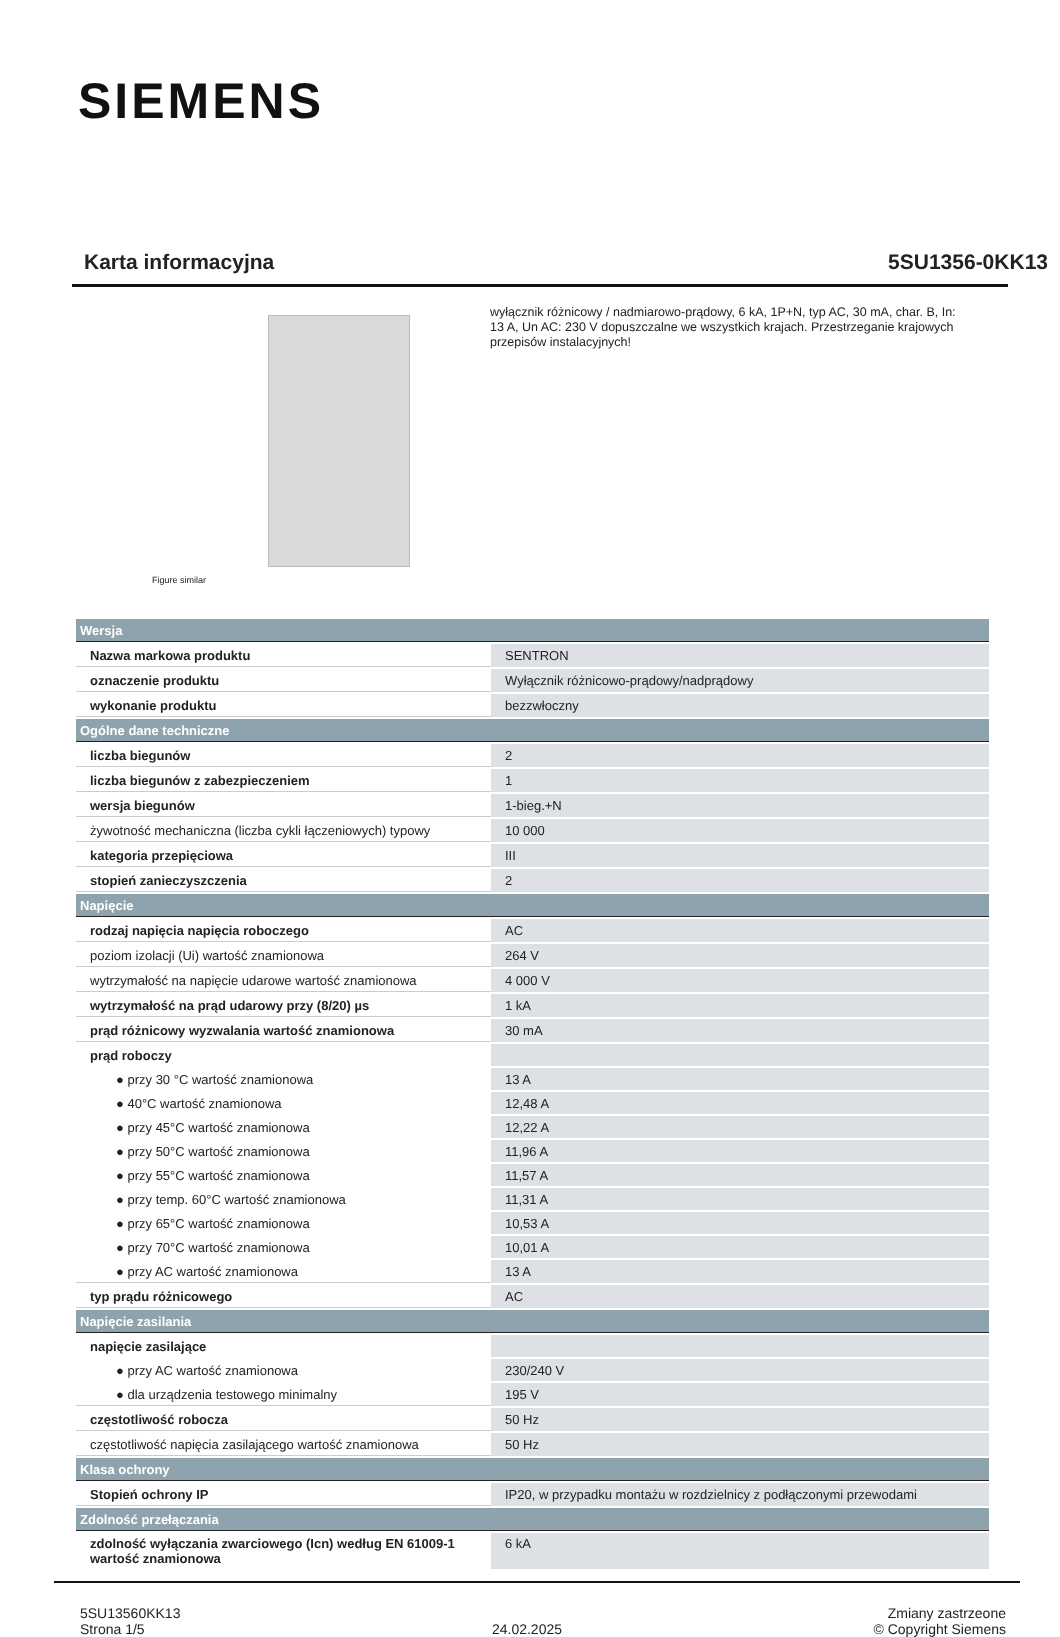SIEMENS
Karta informacyjna 5SU1356-0KK13
Figure similar
wyłącznik różnicowy / nadmiarowo-prądowy, 6 kA, 1P+N, typ AC, 30 mA, char. B, In: 13 A, Un AC: 230 V dopuszczalne we wszystkich krajach. Przestrzeganie krajowych przepisów instalacyjnych!
| Wersja | |
| Nazwa markowa produktu | SENTRON |
| oznaczenie produktu | Wyłącznik różnicowo-prądowy/nadprądowy |
| wykonanie produktu | bezzwłoczny |
| Ogólne dane techniczne | |
| liczba biegunów | 2 |
| liczba biegunów z zabezpieczeniem | 1 |
| wersja biegunów | 1-bieg.+N |
| żywotność mechaniczna (liczba cykli łączeniowych) typowy | 10 000 |
| kategoria przepięciowa | III |
| stopień zanieczyszczenia | 2 |
| Napięcie | |
| rodzaj napięcia napięcia roboczego | AC |
| poziom izolacji (Ui) wartość znamionowa | 264 V |
| wytrzymałość na napięcie udarowe wartość znamionowa | 4 000 V |
| wytrzymałość na prąd udarowy przy (8/20) µs | 1 kA |
| prąd różnicowy wyzwalania wartość znamionowa | 30 mA |
| prąd roboczy | |
| ● przy 30 °C wartość znamionowa | 13 A |
| ● 40°C wartość znamionowa | 12,48 A |
| ● przy 45°C wartość znamionowa | 12,22 A |
| ● przy 50°C wartość znamionowa | 11,96 A |
| ● przy 55°C wartość znamionowa | 11,57 A |
| ● przy temp. 60°C wartość znamionowa | 11,31 A |
| ● przy 65°C wartość znamionowa | 10,53 A |
| ● przy 70°C wartość znamionowa | 10,01 A |
| ● przy AC wartość znamionowa | 13 A |
| typ prądu różnicowego | AC |
| Napięcie zasilania | |
| napięcie zasilające | |
| ● przy AC wartość znamionowa | 230/240 V |
| ● dla urządzenia testowego minimalny | 195 V |
| częstotliwość robocza | 50 Hz |
| częstotliwość napięcia zasilającego wartość znamionowa | 50 Hz |
| Klasa ochrony | |
| Stopień ochrony IP | IP20, w przypadku montażu w rozdzielnicy z podłączonymi przewodami |
| Zdolność przełączania | |
| zdolność wyłączania zwarciowego (Icn) według EN 61009-1 wartość znamionowa | 6 kA |
5SU13560KK13
Strona 1/5
24.02.2025
Zmiany zastrzeone
© Copyright Siemens